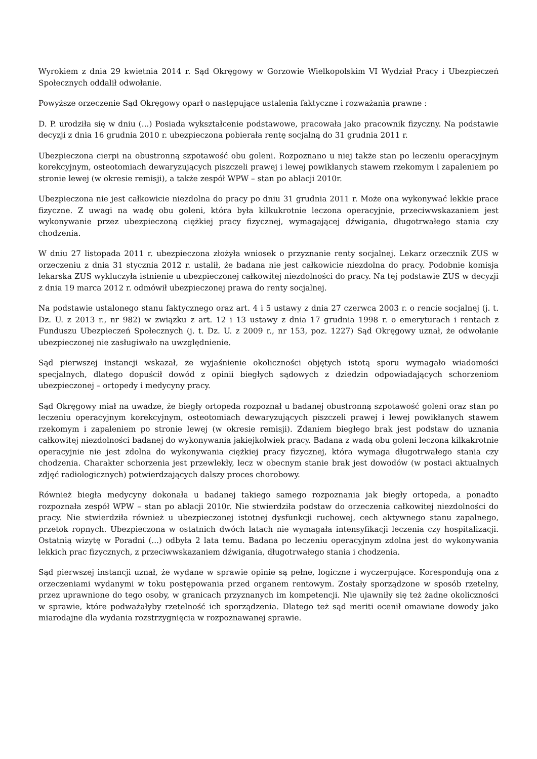Wyrokiem z dnia 29 kwietnia 2014 r. Sąd Okręgowy w Gorzowie Wielkopolskim VI Wydział Pracy i Ubezpieczeń Społecznych oddalił odwołanie.
Powyższe orzeczenie Sąd Okręgowy oparł o następujące ustalenia faktyczne i rozważania prawne :
D. P. urodziła się w dniu (...) Posiada wykształcenie podstawowe, pracowała jako pracownik fizyczny. Na podstawie decyzji z dnia 16 grudnia 2010 r. ubezpieczona pobierała rentę socjalną do 31 grudnia 2011 r.
Ubezpieczona cierpi na obustronną szpotawość obu goleni. Rozpoznano u niej także stan po leczeniu operacyjnym korekcyjnym, osteotomiach dewaryzujących piszczeli prawej i lewej powikłanych stawem rzekomym i zapaleniem po stronie lewej (w okresie remisji), a także zespół WPW – stan po ablacji 2010r.
Ubezpieczona nie jest całkowicie niezdolna do pracy po dniu 31 grudnia 2011 r. Może ona wykonywać lekkie prace fizyczne. Z uwagi na wadę obu goleni, która była kilkukrotnie leczona operacyjnie, przeciwwskazaniem jest wykonywanie przez ubezpieczoną ciężkiej pracy fizycznej, wymagającej dźwigania, długotrwałego stania czy chodzenia.
W dniu 27 listopada 2011 r. ubezpieczona złożyła wniosek o przyznanie renty socjalnej. Lekarz orzecznik ZUS w orzeczeniu z dnia 31 stycznia 2012 r. ustalił, że badana nie jest całkowicie niezdolna do pracy. Podobnie komisja lekarska ZUS wykluczyła istnienie u ubezpieczonej całkowitej niezdolności do pracy. Na tej podstawie ZUS w decyzji z dnia 19 marca 2012 r. odmówił ubezpieczonej prawa do renty socjalnej.
Na podstawie ustalonego stanu faktycznego oraz art. 4 i 5 ustawy z dnia 27 czerwca 2003 r. o rencie socjalnej (j. t. Dz. U. z 2013 r., nr 982) w związku z art. 12 i 13 ustawy z dnia 17 grudnia 1998 r. o emeryturach i rentach z Funduszu Ubezpieczeń Społecznych (j. t. Dz. U. z 2009 r., nr 153, poz. 1227) Sąd Okręgowy uznał, że odwołanie ubezpieczonej nie zasługiwało na uwzględnienie.
Sąd pierwszej instancji wskazał, że wyjaśnienie okoliczności objętych istotą sporu wymagało wiadomości specjalnych, dlatego dopuścił dowód z opinii biegłych sądowych z dziedzin odpowiadających schorzeniom ubezpieczonej – ortopedy i medycyny pracy.
Sąd Okręgowy miał na uwadze, że biegły ortopeda rozpoznał u badanej obustronną szpotawość goleni oraz stan po leczeniu operacyjnym korekcyjnym, osteotomiach dewaryzujących piszczeli prawej i lewej powikłanych stawem rzekomym i zapaleniem po stronie lewej (w okresie remisji). Zdaniem biegłego brak jest podstaw do uznania całkowitej niezdolności badanej do wykonywania jakiejkolwiek pracy. Badana z wadą obu goleni leczona kilkakrotnie operacyjnie nie jest zdolna do wykonywania ciężkiej pracy fizycznej, która wymaga długotrwałego stania czy chodzenia. Charakter schorzenia jest przewlekły, lecz w obecnym stanie brak jest dowodów (w postaci aktualnych zdjęć radiologicznych) potwierdzających dalszy proces chorobowy.
Również biegła medycyny dokonała u badanej takiego samego rozpoznania jak biegły ortopeda, a ponadto rozpoznała zespół WPW – stan po ablacji 2010r. Nie stwierdziła podstaw do orzeczenia całkowitej niezdolności do pracy. Nie stwierdziła również u ubezpieczonej istotnej dysfunkcji ruchowej, cech aktywnego stanu zapalnego, przetok ropnych. Ubezpieczona w ostatnich dwóch latach nie wymagała intensyfikacji leczenia czy hospitalizacji. Ostatnią wizytę w Poradni (...) odbyła 2 lata temu. Badana po leczeniu operacyjnym zdolna jest do wykonywania lekkich prac fizycznych, z przeciwwskazaniem dźwigania, długotrwałego stania i chodzenia.
Sąd pierwszej instancji uznał, że wydane w sprawie opinie są pełne, logiczne i wyczerpujące. Korespondują ona z orzeczeniami wydanymi w toku postępowania przed organem rentowym. Zostały sporządzone w sposób rzetelny, przez uprawnione do tego osoby, w granicach przyznanych im kompetencji. Nie ujawniły się też żadne okoliczności w sprawie, które podważałyby rzetelność ich sporządzenia. Dlatego też sąd meriti ocenił omawiane dowody jako miarodajne dla wydania rozstrzygnięcia w rozpoznawanej sprawie.